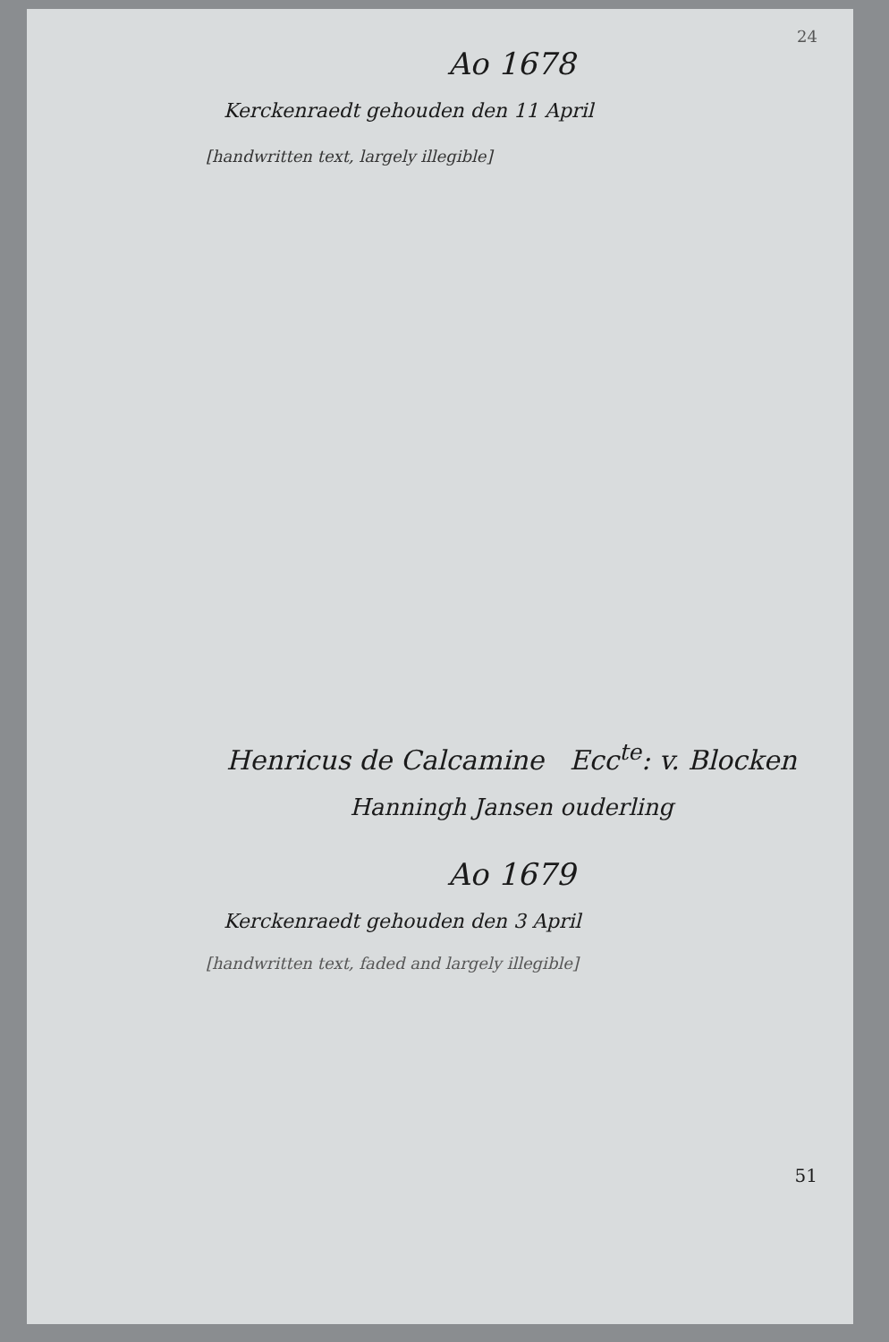24
Ao 1678
Kerckenraedt gehouden den 11 April
[handwritten text, largely illegible]
Henricus de Calcamine Ecc<sup>te</sup>: v. Blocken
Hanningh Jansen ouderling
Ao 1679
Kerckenraedt gehouden den 3 April
[handwritten text, faded and largely illegible]
51